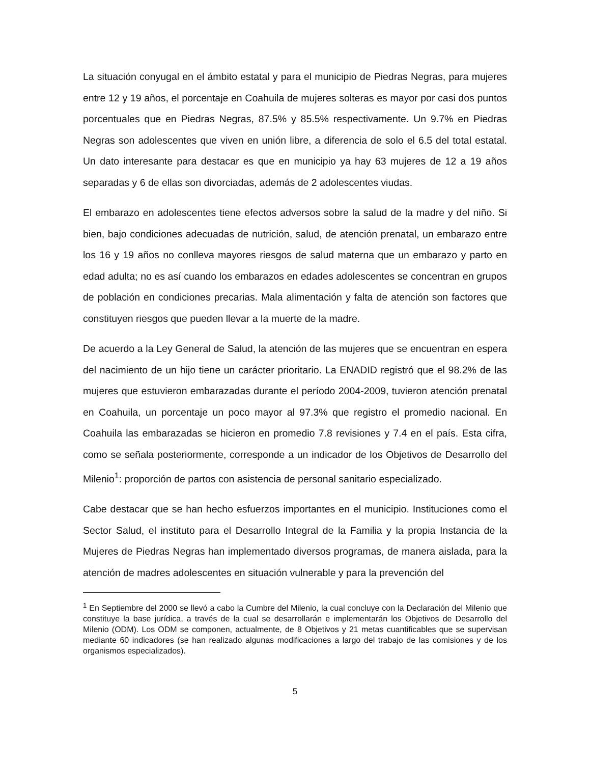La situación conyugal en el ámbito estatal y para el municipio de Piedras Negras, para mujeres entre 12 y 19 años, el porcentaje en Coahuila de mujeres solteras es mayor por casi dos puntos porcentuales que en Piedras Negras, 87.5% y 85.5% respectivamente. Un 9.7% en Piedras Negras son adolescentes que viven en unión libre, a diferencia de solo el 6.5 del total estatal. Un dato interesante para destacar es que en municipio ya hay 63 mujeres de 12 a 19 años separadas y 6 de ellas son divorciadas, además de 2 adolescentes viudas.
El embarazo en adolescentes tiene efectos adversos sobre la salud de la madre y del niño. Si bien, bajo condiciones adecuadas de nutrición, salud, de atención prenatal, un embarazo entre los 16 y 19 años no conlleva mayores riesgos de salud materna que un embarazo y parto en edad adulta; no es así cuando los embarazos en edades adolescentes se concentran en grupos de población en condiciones precarias. Mala alimentación y falta de atención son factores que constituyen riesgos que pueden llevar a la muerte de la madre.
De acuerdo a la Ley General de Salud, la atención de las mujeres que se encuentran en espera del nacimiento de un hijo tiene un carácter prioritario. La ENADID registró que el 98.2% de las mujeres que estuvieron embarazadas durante el período 2004-2009, tuvieron atención prenatal en Coahuila, un porcentaje un poco mayor al 97.3% que registro el promedio nacional. En Coahuila las embarazadas se hicieron en promedio 7.8 revisiones y 7.4 en el país. Esta cifra, como se señala posteriormente, corresponde a un indicador de los Objetivos de Desarrollo del Milenio<sup>1</sup>: proporción de partos con asistencia de personal sanitario especializado.
Cabe destacar que se han hecho esfuerzos importantes en el municipio. Instituciones como el Sector Salud, el instituto para el Desarrollo Integral de la Familia y la propia Instancia de la Mujeres de Piedras Negras han implementado diversos programas, de manera aislada, para la atención de madres adolescentes en situación vulnerable y para la prevención del
<sup>1</sup> En Septiembre del 2000 se llevó a cabo la Cumbre del Milenio, la cual concluye con la Declaración del Milenio que constituye la base jurídica, a través de la cual se desarrollarán e implementarán los Objetivos de Desarrollo del Milenio (ODM). Los ODM se componen, actualmente, de 8 Objetivos y 21 metas cuantificables que se supervisan mediante 60 indicadores (se han realizado algunas modificaciones a largo del trabajo de las comisiones y de los organismos especializados).
5